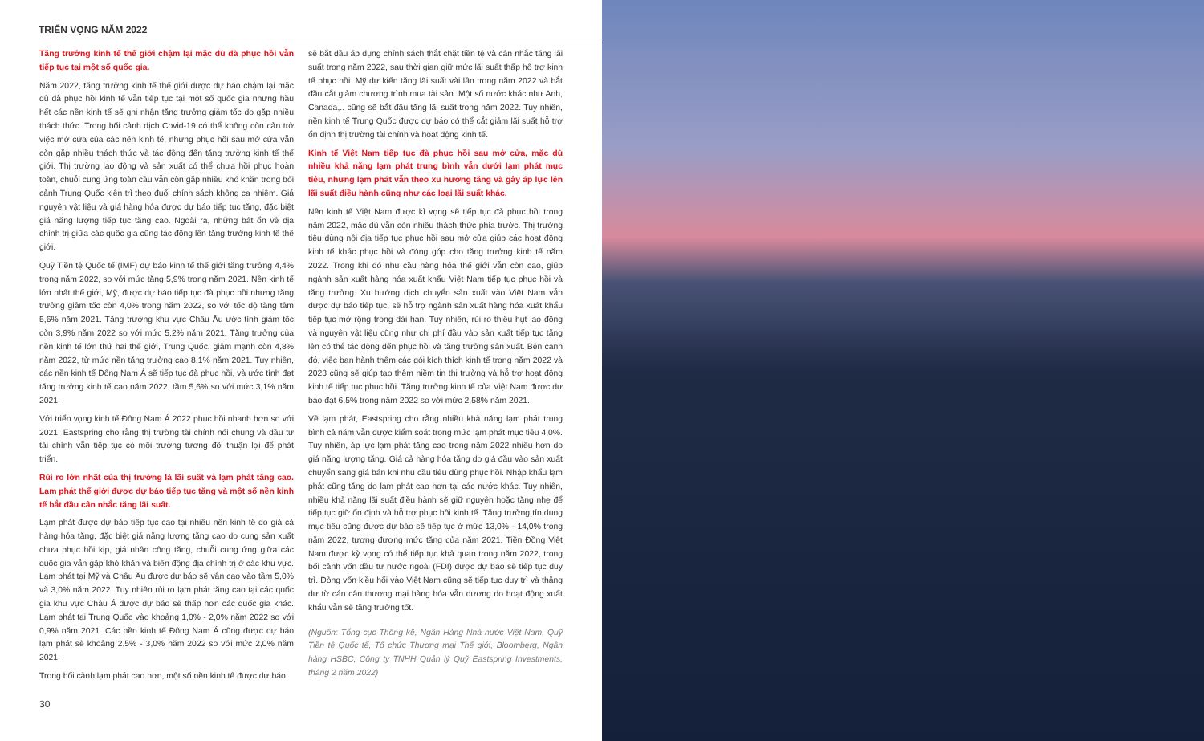TRIỂN VỌNG NĂM 2022
Tăng trưởng kinh tế thế giới chậm lại mặc dù đà phục hồi vẫn tiếp tục tại một số quốc gia.
Năm 2022, tăng trưởng kinh tế thế giới được dự báo chậm lại mặc dù đà phục hồi kinh tế vẫn tiếp tục tại một số quốc gia nhưng hầu hết các nền kinh tế sẽ ghi nhận tăng trưởng giảm tốc do gặp nhiều thách thức. Trong bối cảnh dịch Covid-19 có thể không còn cản trở việc mở cửa của các nền kinh tế, nhưng phục hồi sau mở cửa vẫn còn gặp nhiều thách thức và tác động đến tăng trưởng kinh tế thế giới. Thị trường lao động và sản xuất có thể chưa hồi phục hoàn toàn, chuỗi cung ứng toàn cầu vẫn còn gặp nhiều khó khăn trong bối cảnh Trung Quốc kiên trì theo đuổi chính sách không ca nhiễm. Giá nguyên vật liệu và giá hàng hóa được dự báo tiếp tục tăng, đặc biệt giá năng lượng tiếp tục tăng cao. Ngoài ra, những bất ổn về địa chính trị giữa các quốc gia cũng tác động lên tăng trưởng kinh tế thế giới.
Quỹ Tiền tệ Quốc tế (IMF) dự báo kinh tế thế giới tăng trưởng 4,4% trong năm 2022, so với mức tăng 5,9% trong năm 2021. Nền kinh tế lớn nhất thế giới, Mỹ, được dự báo tiếp tục đà phục hồi nhưng tăng trưởng giảm tốc còn 4,0% trong năm 2022, so với tốc độ tăng tầm 5,6% năm 2021. Tăng trưởng khu vực Châu Âu ước tính giảm tốc còn 3,9% năm 2022 so với mức 5,2% năm 2021. Tăng trưởng của nền kinh tế lớn thứ hai thế giới, Trung Quốc, giảm mạnh còn 4,8% năm 2022, từ mức nền tăng trưởng cao 8,1% năm 2021. Tuy nhiên, các nền kinh tế Đông Nam Á sẽ tiếp tục đà phục hồi, và ước tính đạt tăng trưởng kinh tế cao năm 2022, tầm 5,6% so với mức 3,1% năm 2021.
Với triển vọng kinh tế Đông Nam Á 2022 phục hồi nhanh hơn so với 2021, Eastspring cho rằng thị trường tài chính nói chung và đầu tư tài chính vẫn tiếp tục có môi trường tương đối thuận lợi để phát triển.
Rủi ro lớn nhất của thị trường là lãi suất và lạm phát tăng cao. Lạm phát thế giới được dự báo tiếp tục tăng và một số nền kinh tế bắt đầu cân nhắc tăng lãi suất.
Lạm phát được dự báo tiếp tục cao tại nhiều nền kinh tế do giá cả hàng hóa tăng, đặc biệt giá năng lượng tăng cao do cung sản xuất chưa phục hồi kịp, giá nhân công tăng, chuỗi cung ứng giữa các quốc gia vẫn gặp khó khăn và biến động địa chính trị ở các khu vực. Lạm phát tại Mỹ và Châu Âu được dự báo sẽ vẫn cao vào tầm 5,0% và 3,0% năm 2022. Tuy nhiên rủi ro lạm phát tăng cao tại các quốc gia khu vực Châu Á được dự báo sẽ thấp hơn các quốc gia khác. Lạm phát tại Trung Quốc vào khoảng 1,0% - 2,0% năm 2022 so với 0,9% năm 2021. Các nền kinh tế Đông Nam Á cũng được dự báo lạm phát sẽ khoảng 2,5% - 3,0% năm 2022 so với mức 2,0% năm 2021.
Trong bối cảnh lạm phát cao hơn, một số nền kinh tế được dự báo
sẽ bắt đầu áp dụng chính sách thắt chặt tiền tệ và cân nhắc tăng lãi suất trong năm 2022, sau thời gian giữ mức lãi suất thấp hỗ trợ kinh tế phục hồi. Mỹ dự kiến tăng lãi suất vài lần trong năm 2022 và bắt đầu cắt giảm chương trình mua tài sản. Một số nước khác như Anh, Canada,.. cũng sẽ bắt đầu tăng lãi suất trong năm 2022. Tuy nhiên, nền kinh tế Trung Quốc được dự báo có thể cắt giảm lãi suất hỗ trợ ổn định thị trường tài chính và hoạt động kinh tế.
Kinh tế Việt Nam tiếp tục đà phục hồi sau mở cửa, mặc dù nhiều khả năng lạm phát trung bình vẫn dưới lạm phát mục tiêu, nhưng lạm phát vẫn theo xu hướng tăng và gây áp lực lên lãi suất điều hành cũng như các loại lãi suất khác.
Nền kinh tế Việt Nam được kì vọng sẽ tiếp tục đà phục hồi trong năm 2022, mặc dù vẫn còn nhiều thách thức phía trước. Thị trường tiêu dùng nội địa tiếp tục phục hồi sau mở cửa giúp các hoạt động kinh tế khác phục hồi và đóng góp cho tăng trưởng kinh tế năm 2022. Trong khi đó nhu cầu hàng hóa thế giới vẫn còn cao, giúp ngành sản xuất hàng hóa xuất khẩu Việt Nam tiếp tục phục hồi và tăng trưởng. Xu hướng dịch chuyển sản xuất vào Việt Nam vẫn được dự báo tiếp tục, sẽ hỗ trợ ngành sản xuất hàng hóa xuất khẩu tiếp tục mở rộng trong dài hạn. Tuy nhiên, rủi ro thiếu hụt lao động và nguyên vật liệu cũng như chi phí đầu vào sản xuất tiếp tục tăng lên có thể tác động đến phục hồi và tăng trưởng sản xuất. Bên cạnh đó, việc ban hành thêm các gói kích thích kinh tế trong năm 2022 và 2023 cũng sẽ giúp tạo thêm niềm tin thị trường và hỗ trợ hoạt động kinh tế tiếp tục phục hồi. Tăng trưởng kinh tế của Việt Nam được dự báo đạt 6,5% trong năm 2022 so với mức 2,58% năm 2021.
Về lạm phát, Eastspring cho rằng nhiều khả năng lạm phát trung bình cả năm vẫn được kiểm soát trong mức lạm phát mục tiêu 4,0%. Tuy nhiên, áp lực lạm phát tăng cao trong năm 2022 nhiều hơn do giá năng lượng tăng. Giá cả hàng hóa tăng do giá đầu vào sản xuất chuyển sang giá bán khi nhu cầu tiêu dùng phục hồi. Nhập khẩu lạm phát cũng tăng do lạm phát cao hơn tại các nước khác. Tuy nhiên, nhiều khả năng lãi suất điều hành sẽ giữ nguyên hoặc tăng nhẹ để tiếp tục giữ ổn định và hỗ trợ phục hồi kinh tế. Tăng trưởng tín dụng mục tiêu cũng được dự báo sẽ tiếp tục ở mức 13,0% - 14,0% trong năm 2022, tương đương mức tăng của năm 2021. Tiền Đồng Việt Nam được kỳ vọng có thể tiếp tục khả quan trong năm 2022, trong bối cảnh vốn đầu tư nước ngoài (FDI) được dự báo sẽ tiếp tục duy trì. Dòng vốn kiều hối vào Việt Nam cũng sẽ tiếp tục duy trì và thặng dư từ cán cân thương mại hàng hóa vẫn dương do hoạt động xuất khẩu vẫn sẽ tăng trưởng tốt.
(Nguồn: Tổng cục Thống kê, Ngân Hàng Nhà nước Việt Nam, Quỹ Tiền tệ Quốc tế, Tổ chức Thương mại Thế giới, Bloomberg, Ngân hàng HSBC, Công ty TNHH Quản lý Quỹ Eastspring Investments, tháng 2 năm 2022)
30